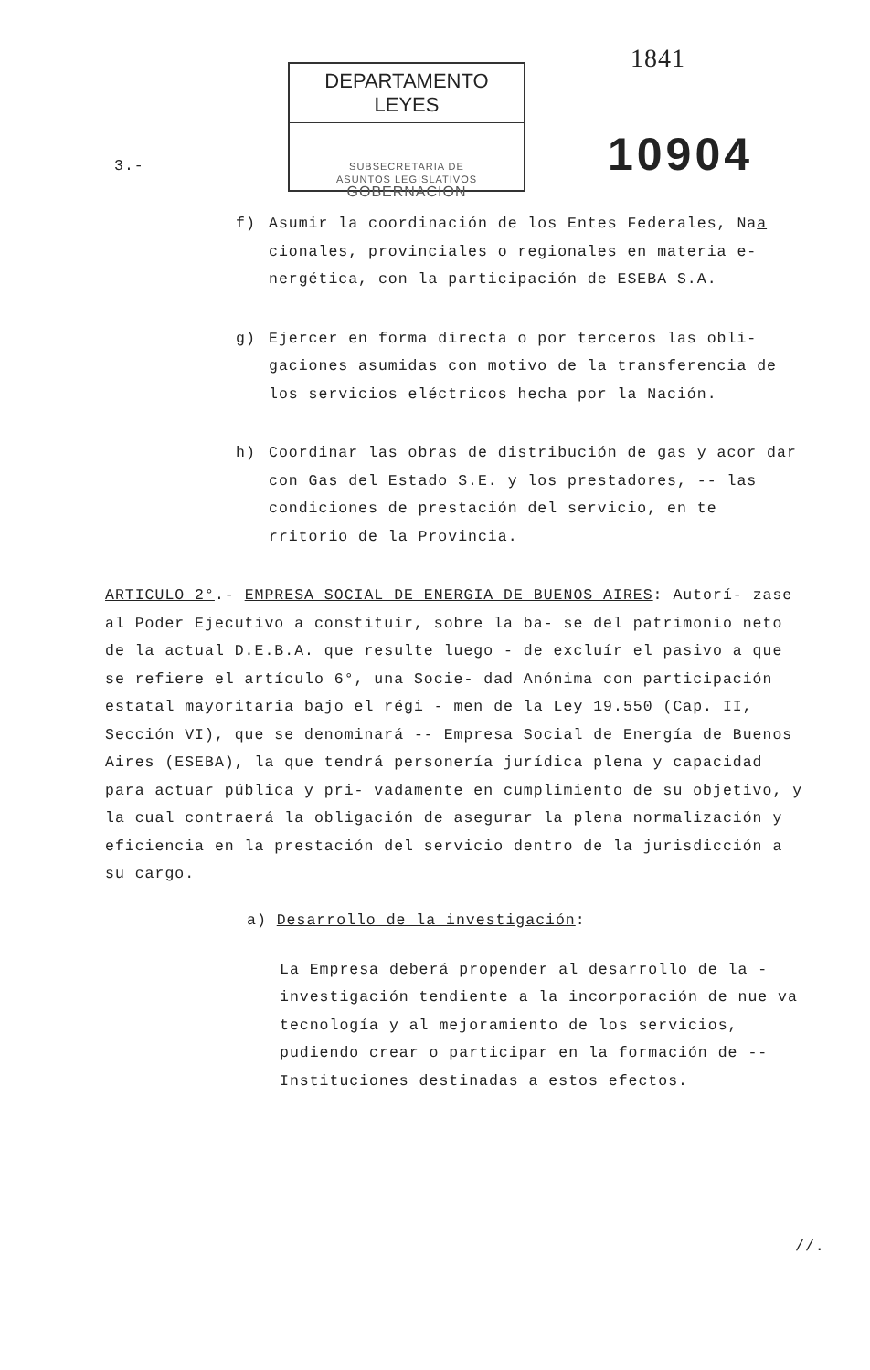3.-
DEPARTAMENTO LEYES
SUBSECRETARIA DE
ASUNTOS LEGISLATIVOS
GOBERNACION
1841
10904
f) Asumir la coordinación de los Entes Federales, Naa cionales, provinciales o regionales en materia e- nergética, con la participación de ESEBA S.A.
g) Ejercer en forma directa o por terceros las obli- gaciones asumidas con motivo de la transferencia de los servicios eléctricos hecha por la Nación.
h) Coordinar las obras de distribución de gas y acor dar con Gas del Estado S.E. y los prestadores, -- las condiciones de prestación del servicio, en te rritorio de la Provincia.
ARTICULO 2°.- EMPRESA SOCIAL DE ENERGIA DE BUENOS AIRES: Autorí- zase al Poder Ejecutivo a constituír, sobre la ba- se del patrimonio neto de la actual D.E.B.A. que resulte luego - de excluír el pasivo a que se refiere el artículo 6°, una Socie- dad Anónima con participación estatal mayoritaria bajo el régi - men de la Ley 19.550 (Cap. II, Sección VI), que se denominará -- Empresa Social de Energía de Buenos Aires (ESEBA), la que tendrá personería jurídica plena y capacidad para actuar pública y pri- vadamente en cumplimiento de su objetivo, y la cual contraerá la obligación de asegurar la plena normalización y eficiencia en la prestación del servicio dentro de la jurisdicción a su cargo.
a) Desarrollo de la investigación:
La Empresa deberá propender al desarrollo de la - investigación tendiente a la incorporación de nue va tecnología y al mejoramiento de los servicios, pudiendo crear o participar en la formación de -- Instituciones destinadas a estos efectos.
//.